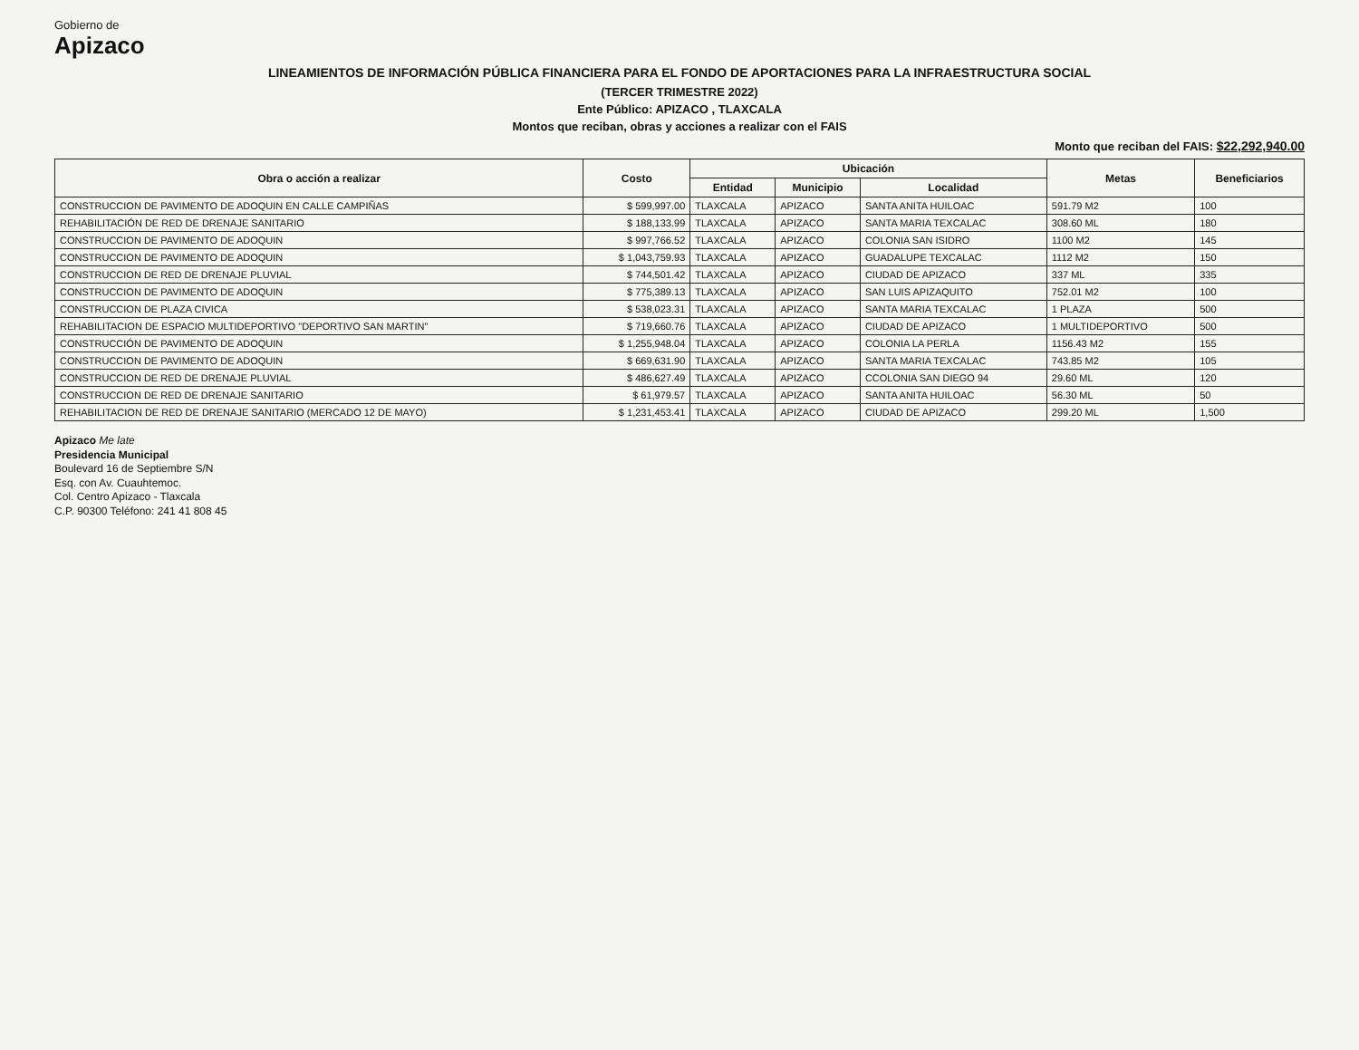Gobierno de
Apizaco
LINEAMIENTOS DE INFORMACIÓN PÚBLICA FINANCIERA PARA EL FONDO DE APORTACIONES PARA LA INFRAESTRUCTURA SOCIAL
(TERCER TRIMESTRE 2022)
Ente Público: APIZACO , TLAXCALA
Montos que reciban, obras y acciones a realizar con el FAIS
Monto que reciban del FAIS: $22,292,940.00
| Obra o acción a realizar | Costo | Ubicación | | | Metas | Beneficiarios |
| --- | --- | --- | --- | --- | --- | --- |
| | | Entidad | Municipio | Localidad | | |
| CONSTRUCCION DE PAVIMENTO DE ADOQUIN EN CALLE CAMPIÑAS | $ 599,997.00 | TLAXCALA | APIZACO | SANTA ANITA HUILOAC | 591.79 M2 | 100 |
| REHABILITACIÓN DE RED DE DRENAJE SANITARIO | $ 188,133.99 | TLAXCALA | APIZACO | SANTA MARIA TEXCALAC | 308.60 ML | 180 |
| CONSTRUCCION DE PAVIMENTO DE ADOQUIN | $ 997,766.52 | TLAXCALA | APIZACO | COLONIA SAN ISIDRO | 1100 M2 | 145 |
| CONSTRUCCION DE PAVIMENTO DE ADOQUIN | $ 1,043,759.93 | TLAXCALA | APIZACO | GUADALUPE TEXCALAC | 1112 M2 | 150 |
| CONSTRUCCION DE RED DE DRENAJE PLUVIAL | $ 744,501.42 | TLAXCALA | APIZACO | CIUDAD DE APIZACO | 337 ML | 335 |
| CONSTRUCCION DE PAVIMENTO DE ADOQUIN | $ 775,389.13 | TLAXCALA | APIZACO | SAN LUIS APIZAQUITO | 752.01 M2 | 100 |
| CONSTRUCCION DE PLAZA CIVICA | $ 538,023.31 | TLAXCALA | APIZACO | SANTA MARIA TEXCALAC | 1 PLAZA | 500 |
| REHABILITACION DE ESPACIO MULTIDEPORTIVO "DEPORTIVO SAN MARTIN" | $ 719,660.76 | TLAXCALA | APIZACO | CIUDAD DE APIZACO | 1 MULTIDEPORTIVO | 500 |
| CONSTRUCCIÓN DE PAVIMENTO DE ADOQUIN | $ 1,255,948.04 | TLAXCALA | APIZACO | COLONIA LA PERLA | 1156.43 M2 | 155 |
| CONSTRUCCION DE PAVIMENTO DE ADOQUIN | $ 669,631.90 | TLAXCALA | APIZACO | SANTA MARIA TEXCALAC | 743.85 M2 | 105 |
| CONSTRUCCION DE RED DE DRENAJE PLUVIAL | $ 486,627.49 | TLAXCALA | APIZACO | CCOLONIA SAN DIEGO 94 | 29.60 ML | 120 |
| CONSTRUCCION DE RED DE DRENAJE SANITARIO | $ 61,979.57 | TLAXCALA | APIZACO | SANTA ANITA HUILOAC | 56.30 ML | 50 |
| REHABILITACION DE RED DE DRENAJE SANITARIO (MERCADO 12 DE MAYO) | $ 1,231,453.41 | TLAXCALA | APIZACO | CIUDAD DE APIZACO | 299.20 ML | 1,500 |
Apizaco Me late
Presidencia Municipal
Boulevard 16 de Septiembre S/N
Esq. con Av. Cuauhtemoc.
Col. Centro Apizaco - Tlaxcala
C.P. 90300 Teléfono: 241 41 808 45